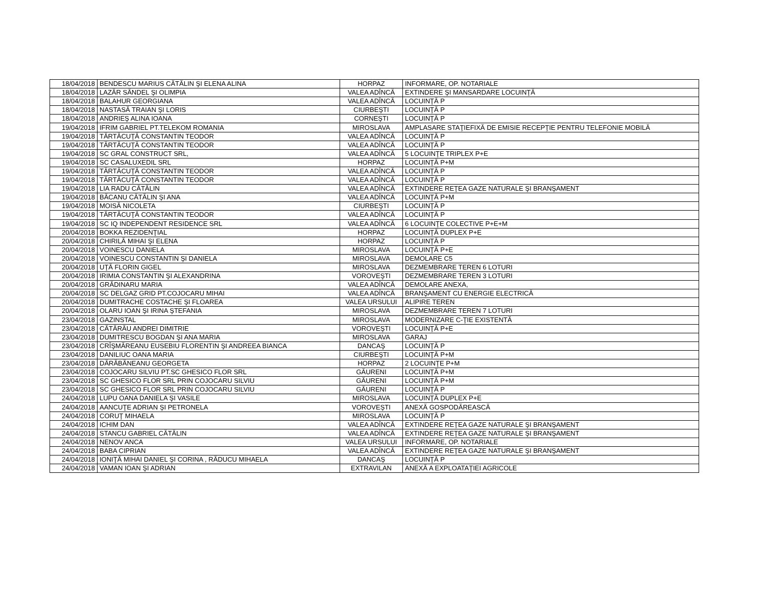| 18/04/2018 | BENDESCU MARIUS CĂTĂLIN ŞI ELENA ALINA | HORPAZ | INFORMARE, OP. NOTARIALE |
| 18/04/2018 | LAZĂR SĂNDEL ŞI OLIMPIA | VALEA ADÎNCĂ | EXTINDERE ŞI MANSARDARE LOCUINŢĂ |
| 18/04/2018 | BALAHUR GEORGIANA | VALEA ADÎNCĂ | LOCUINŢĂ P |
| 18/04/2018 | NASTASĂ TRAIAN ŞI LORIS | CIURBEŞTI | LOCUINŢĂ P |
| 18/04/2018 | ANDRIEŞ ALINA IOANA | CORNEŞTI | LOCUINŢĂ P |
| 19/04/2018 | IFRIM GABRIEL PT.TELEKOM ROMANIA | MIROSLAVA | AMPLASARE STAŢIEFIXĂ DE EMISIE RECEPŢIE PENTRU TELEFONIE MOBILĂ |
| 19/04/2018 | TĂRTĂCUŢĂ CONSTANTIN TEODOR | VALEA ADÎNCĂ | LOCUINŢĂ P |
| 19/04/2018 | TĂRTĂCUŢĂ CONSTANTIN TEODOR | VALEA ADÎNCĂ | LOCUINŢĂ P |
| 19/04/2018 | SC GRAL CONSTRUCT SRL, | VALEA ADÎNCĂ | 5 LOCUINŢE TRIPLEX P+E |
| 19/04/2018 | SC CASALUXEDIL SRL | HORPAZ | LOCUINŢĂ P+M |
| 19/04/2018 | TĂRTĂCUŢĂ CONSTANTIN TEODOR | VALEA ADÎNCĂ | LOCUINŢĂ P |
| 19/04/2018 | TĂRTĂCUŢĂ CONSTANTIN TEODOR | VALEA ADÎNCĂ | LOCUINŢĂ P |
| 19/04/2018 | LIA RADU CĂTĂLIN | VALEA ADÎNCĂ | EXTINDERE REŢEA GAZE NATURALE ŞI BRANŞAMENT |
| 19/04/2018 | BĂCANU CĂTĂLIN ŞI ANA | VALEA ADÎNCĂ | LOCUINŢĂ P+M |
| 19/04/2018 | MOISĂ NICOLETA | CIURBEŞTI | LOCUINŢĂ P |
| 19/04/2018 | TĂRTĂCUŢĂ CONSTANTIN TEODOR | VALEA ADÎNCĂ | LOCUINŢĂ P |
| 19/04/2018 | SC IQ INDEPENDENT RESIDENCE SRL | VALEA ADÎNCĂ | 6 LOCUINŢE COLECTIVE P+E+M |
| 20/04/2018 | BOKKA REZIDENŢIAL | HORPAZ | LOCUINŢĂ DUPLEX P+E |
| 20/04/2018 | CHIRILĂ MIHAI ŞI ELENA | HORPAZ | LOCUINŢĂ P |
| 20/04/2018 | VOINESCU DANIELA | MIROSLAVA | LOCUINŢĂ P+E |
| 20/04/2018 | VOINESCU CONSTANTIN ŞI DANIELA | MIROSLAVA | DEMOLARE C5 |
| 20/04/2018 | UŢĂ FLORIN GIGEL | MIROSLAVA | DEZMEMBRARE TEREN 6 LOTURI |
| 20/04/2018 | IRIMIA CONSTANTIN ŞI ALEXANDRINA | VOROVEŞTI | DEZMEMBRARE TEREN 3 LOTURI |
| 20/04/2018 | GRĂDINARU MARIA | VALEA ADÎNCĂ | DEMOLARE ANEXA, |
| 20/04/2018 | SC DELGAZ GRID PT.COJOCARU MIHAI | VALEA ADÎNCĂ | BRANŞAMENT CU ENERGIE ELECTRICĂ |
| 20/04/2018 | DUMITRACHE COSTACHE ŞI FLOAREA | VALEA URSULUI | ALIPIRE TEREN |
| 20/04/2018 | OLARU IOAN ŞI IRINA ŞTEFANIA | MIROSLAVA | DEZMEMBRARE TEREN 7 LOTURI |
| 23/04/2018 | GAZINSTAL | MIROSLAVA | MODERNIZARE C-ŢIE EXISTENTĂ |
| 23/04/2018 | CĂTĂRĂU ANDREI DIMITRIE | VOROVEŞTI | LOCUINŢĂ P+E |
| 23/04/2018 | DUMITRESCU BOGDAN ŞI ANA MARIA | MIROSLAVA | GARAJ |
| 23/04/2018 | CRÎŞMĂREANU EUSEBIU FLORENTIN ŞI ANDREEA BIANCA | DANCAŞ | LOCUINŢĂ P |
| 23/04/2018 | DANILIUC OANA MARIA | CIURBEŞTI | LOCUINŢĂ P+M |
| 23/04/2018 | DĂRĂBĂNEANU GEORGETA | HORPAZ | 2 LOCUINŢE P+M |
| 23/04/2018 | COJOCARU SILVIU PT.SC GHESICO FLOR SRL | GĂURENI | LOCUINŢĂ P+M |
| 23/04/2018 | SC GHESICO FLOR SRL PRIN COJOCARU SILVIU | GĂURENI | LOCUINŢĂ P+M |
| 23/04/2018 | SC GHESICO FLOR SRL PRIN COJOCARU SILVIU | GĂURENI | LOCUINŢĂ P |
| 24/04/2018 | LUPU OANA DANIELA ŞI VASILE | MIROSLAVA | LOCUINŢĂ DUPLEX P+E |
| 24/04/2018 | AANCUŢE ADRIAN ŞI PETRONELA | VOROVEŞTI | ANEXĂ GOSPODĂREASCĂ |
| 24/04/2018 | CORUŢ MIHAELA | MIROSLAVA | LOCUINŢĂ P |
| 24/04/2018 | ICHIM DAN | VALEA ADÎNCĂ | EXTINDERE REŢEA GAZE NATURALE ŞI BRANŞAMENT |
| 24/04/2018 | STANCU GABRIEL CĂTĂLIN | VALEA ADÎNCĂ | EXTINDERE REŢEA GAZE NATURALE ŞI BRANŞAMENT |
| 24/04/2018 | NENOV ANCA | VALEA URSULUI | INFORMARE, OP. NOTARIALE |
| 24/04/2018 | BABA CIPRIAN | VALEA ADÎNCĂ | EXTINDERE REŢEA GAZE NATURALE ŞI BRANŞAMENT |
| 24/04/2018 | IONIŢĂ MIHAI DANIEL ŞI CORINA , RĂDUCU MIHAELA | DANCAŞ | LOCUINŢĂ P |
| 24/04/2018 | VAMAN IOAN ŞI ADRIAN | EXTRAVILAN | ANEXĂ A EXPLOATAŢIEI AGRICOLE |